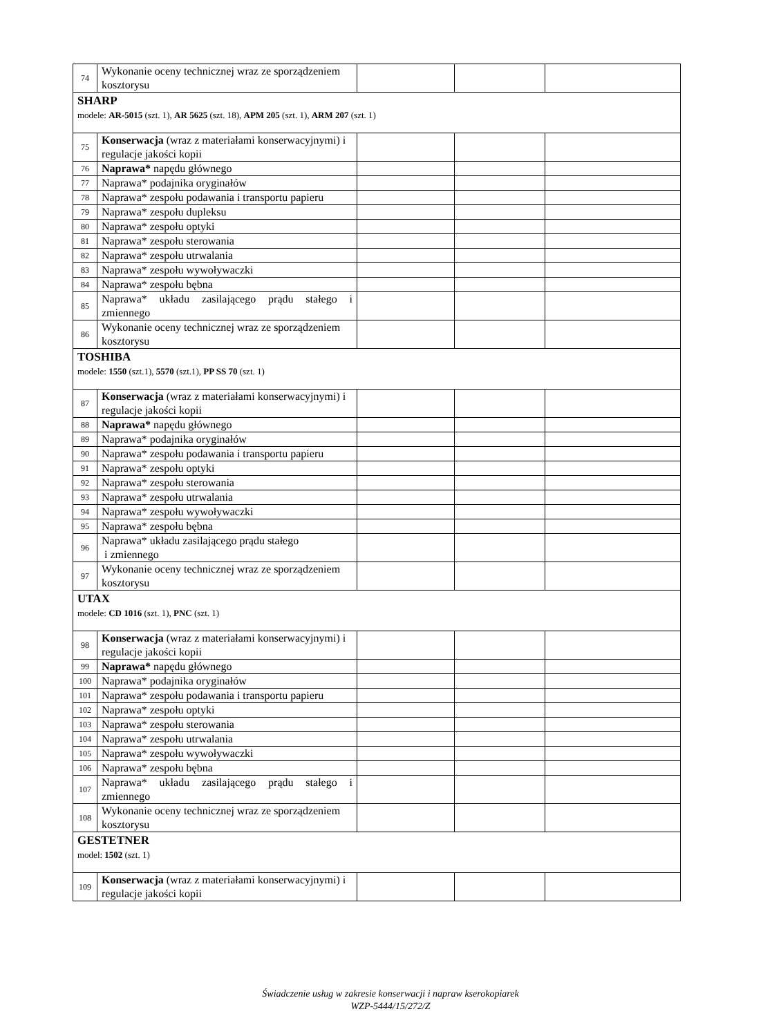| 74 | Wykonanie oceny technicznej wraz ze sporządzeniem kosztorysu | | | |
| SHARP modele: AR-5015 (szt. 1), AR 5625 (szt. 18), APM 205 (szt. 1), ARM 207 (szt. 1) | | | | |
| 75 | Konserwacja (wraz z materiałami konserwacyjnymi) i regulacje jakości kopii | | | |
| 76 | Naprawa* napędu głównego | | | |
| 77 | Naprawa* podajnika oryginałów | | | |
| 78 | Naprawa* zespołu podawania i transportu papieru | | | |
| 79 | Naprawa* zespołu dupleksu | | | |
| 80 | Naprawa* zespołu optyki | | | |
| 81 | Naprawa* zespołu sterowania | | | |
| 82 | Naprawa* zespołu utrwalania | | | |
| 83 | Naprawa* zespołu wywoływaczki | | | |
| 84 | Naprawa* zespołu bębna | | | |
| 85 | Naprawa* układu zasilającego prądu stałego i zmiennego | | | |
| 86 | Wykonanie oceny technicznej wraz ze sporządzeniem kosztorysu | | | |
| TOSHIBA modele: 1550 (szt.1), 5570 (szt.1), PP SS 70 (szt. 1) | | | | |
| 87 | Konserwacja (wraz z materiałami konserwacyjnymi) i regulacje jakości kopii | | | |
| 88 | Naprawa* napędu głównego | | | |
| 89 | Naprawa* podajnika oryginałów | | | |
| 90 | Naprawa* zespołu podawania i transportu papieru | | | |
| 91 | Naprawa* zespołu optyki | | | |
| 92 | Naprawa* zespołu sterowania | | | |
| 93 | Naprawa* zespołu utrwalania | | | |
| 94 | Naprawa* zespołu wywoływaczki | | | |
| 95 | Naprawa* zespołu bębna | | | |
| 96 | Naprawa* układu zasilającego prądu stałego i zmiennego | | | |
| 97 | Wykonanie oceny technicznej wraz ze sporządzeniem kosztorysu | | | |
| UTAX modele: CD 1016 (szt. 1), PNC (szt. 1) | | | | |
| 98 | Konserwacja (wraz z materiałami konserwacyjnymi) i regulacje jakości kopii | | | |
| 99 | Naprawa* napędu głównego | | | |
| 100 | Naprawa* podajnika oryginałów | | | |
| 101 | Naprawa* zespołu podawania i transportu papieru | | | |
| 102 | Naprawa* zespołu optyki | | | |
| 103 | Naprawa* zespołu sterowania | | | |
| 104 | Naprawa* zespołu utrwalania | | | |
| 105 | Naprawa* zespołu wywoływaczki | | | |
| 106 | Naprawa* zespołu bębna | | | |
| 107 | Naprawa* układu zasilającego prądu stałego i zmiennego | | | |
| 108 | Wykonanie oceny technicznej wraz ze sporządzeniem kosztorysu | | | |
| GESTETNER model: 1502 (szt. 1) | | | | |
| 109 | Konserwacja (wraz z materiałami konserwacyjnymi) i regulacje jakości kopii | | | |
Świadczenie usług w zakresie konserwacji i napraw kserokopiarek
WZP-5444/15/272/Z